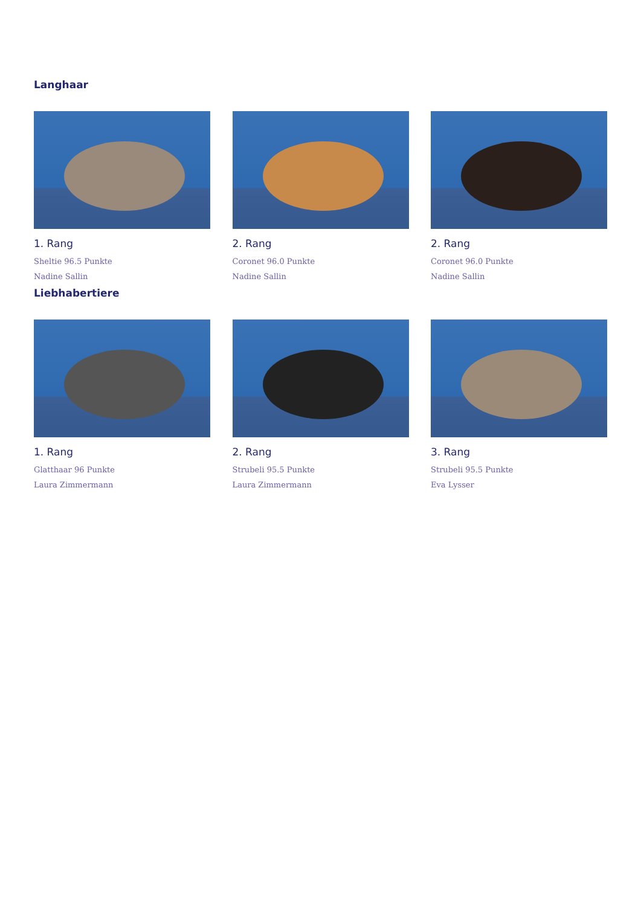Langhaar
1. Rang
Sheltie 96.5 Punkte
Nadine Sallin
2. Rang
Coronet 96.0 Punkte
Nadine Sallin
2. Rang
Coronet 96.0 Punkte
Nadine Sallin
Liebhabertiere
1. Rang
Glatthaar 96 Punkte
Laura Zimmermann
2. Rang
Strubeli 95.5 Punkte
Laura Zimmermann
3. Rang
Strubeli 95.5 Punkte
Eva Lysser